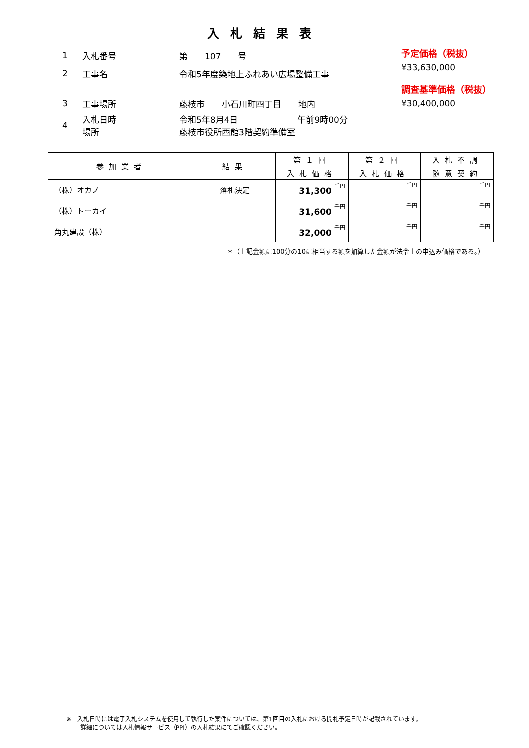入札結果表
1 入札番号 第　　107　　号
2 工事名 令和5年度築地上ふれあい広場整備工事
3 工事場所 藤枝市　　小石川町四丁目　　地内
4 入札日時
場所 令和5年8月4日　　　　　　　午前9時00分
藤枝市役所西館3階契約準備室
予定価格（税抜）
¥33,630,000
調査基準価格（税抜）
¥30,400,000
| 参加業者 | 結果 | 第１回 | 第２回 | 入札不調 |
| --- | --- | --- | --- | --- |
| | | 入札価格 | 入札価格 | 随意契約 |
| （株）オカノ | 落札決定 | 31,300 千円 | 千円 | 千円 |
| （株）トーカイ | | 31,600 千円 | 千円 | 千円 |
| 角丸建設（株） | | 32,000 千円 | 千円 | 千円 |
＊（上記金額に100分の10に相当する額を加算した金額が法令上の申込み価格である。）
※　入札日時には電子入札システムを使用して執行した案件については、第1回目の入札における開札予定日時が記載されています。
　　 詳細については入札情報サービス（PPI）の入札結果にてご確認ください。